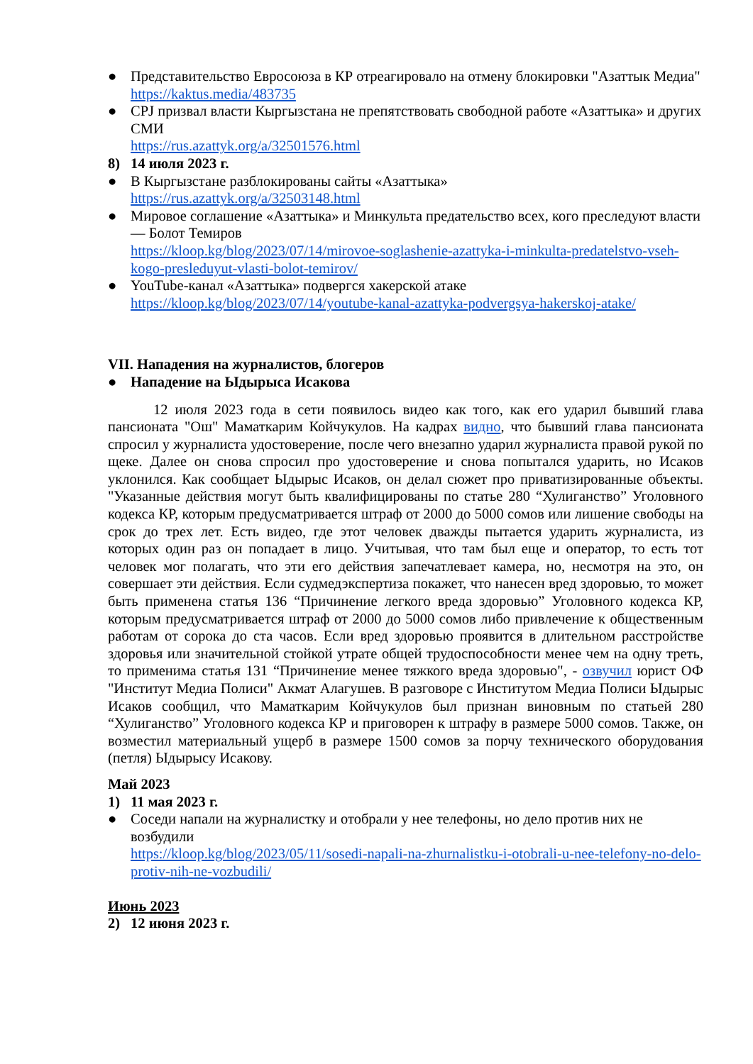● Представительство Евросоюза в КР отреагировало на отмену блокировки "Азаттык Медиа"
https://kaktus.media/483735
● CPJ призвал власти Кыргызстана не препятствовать свободной работе «Азаттыка» и других СМИ
https://rus.azattyk.org/a/32501576.html
8) 14 июля 2023 г.
● В Кыргызстане разблокированы сайты «Азаттыка»
https://rus.azattyk.org/a/32503148.html
● Мировое соглашение «Азаттыка» и Минкульта предательство всех, кого преследуют власти — Болот Темиров
https://kloop.kg/blog/2023/07/14/mirovoe-soglashenie-azattyka-i-minkulta-predatelstvo-vseh-kogo-presleduyut-vlasti-bolot-temirov/
● YouTube-канал «Азаттыка» подвергся хакерской атаке
https://kloop.kg/blog/2023/07/14/youtube-kanal-azattyka-podvergsya-hakerskoj-atake/
VII. Нападения на журналистов, блогеров
● Нападение на Ыдырыса Исакова
12 июля 2023 года в сети появилось видео как того, как его ударил бывший глава пансионата "Ош" Маматкарим Койчукулов. На кадрах видно, что бывший глава пансионата спросил у журналиста удостоверение, после чего внезапно ударил журналиста правой рукой по щеке. Далее он снова спросил про удостоверение и снова попытался ударить, но Исаков уклонился. Как сообщает Ыдырыс Исаков, он делал сюжет про приватизированные объекты. "Указанные действия могут быть квалифицированы по статье 280 “Хулиганство” Уголовного кодекса КР, которым предусматривается штраф от 2000 до 5000 сомов или лишение свободы на срок до трех лет. Есть видео, где этот человек дважды пытается ударить журналиста, из которых один раз он попадает в лицо. Учитывая, что там был еще и оператор, то есть тот человек мог полагать, что эти его действия запечатлевает камера, но, несмотря на это, он совершает эти действия. Если судмедэкспертиза покажет, что нанесен вред здоровью, то может быть применена статья 136 “Причинение легкого вреда здоровью” Уголовного кодекса КР, которым предусматривается штраф от 2000 до 5000 сомов либо привлечение к общественным работам от сорока до ста часов. Если вред здоровью проявится в длительном расстройстве здоровья или значительной стойкой утрате общей трудоспособности менее чем на одну треть, то применима статья 131 “Причинение менее тяжкого вреда здоровью", - озвучил юрист ОФ "Институт Медиа Полиси" Акмат Алагушев. В разговоре с Институтом Медиа Полиси Ыдырыс Исаков сообщил, что Маматкарим Койчукулов был признан виновным по статьей 280 “Хулиганство” Уголовного кодекса КР и приговорен к штрафу в размере 5000 сомов. Также, он возместил материальный ущерб в размере 1500 сомов за порчу технического оборудования (петля) Ыдырысу Исакову.
Май 2023
1) 11 мая 2023 г.
● Соседи напали на журналистку и отобрали у нее телефоны, но дело против них не возбудили
https://kloop.kg/blog/2023/05/11/sosedi-napali-na-zhurnalistku-i-otobrali-u-nee-telefony-no-delo-protiv-nih-ne-vozbudili/
Июнь 2023
2) 12 июня 2023 г.